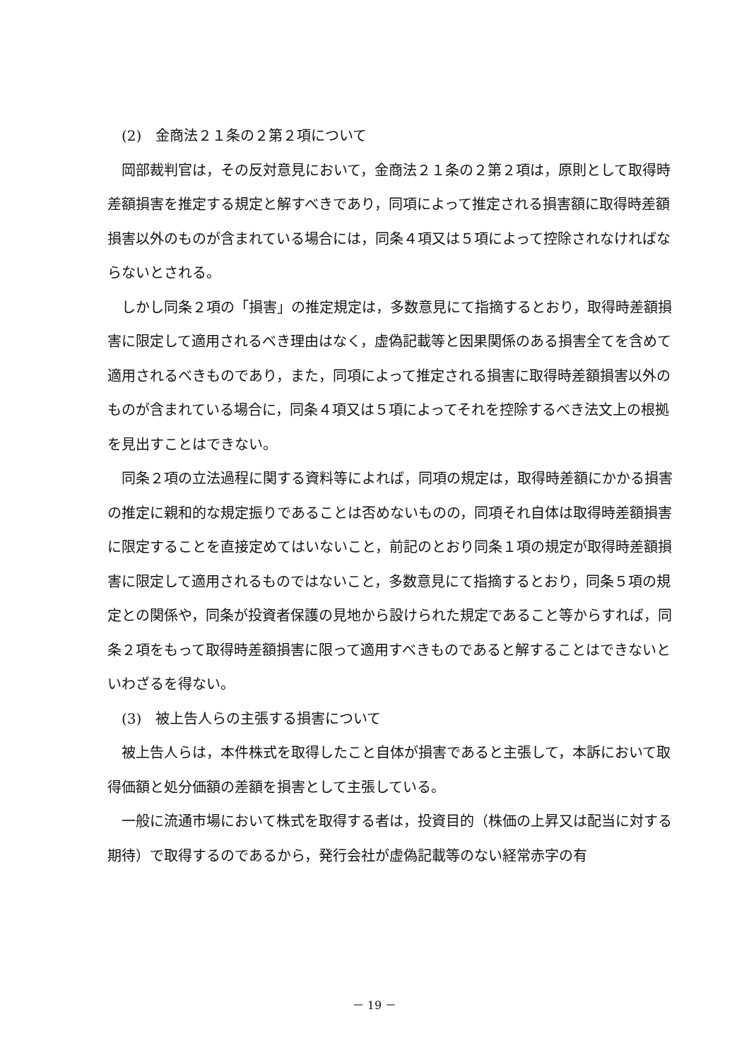(2)　金商法２１条の２第２項について
岡部裁判官は，その反対意見において，金商法２１条の２第２項は，原則として取得時差額損害を推定する規定と解すべきであり，同項によって推定される損害額に取得時差額損害以外のものが含まれている場合には，同条４項又は５項によって控除されなければならないとされる。
しかし同条２項の「損害」の推定規定は，多数意見にて指摘するとおり，取得時差額損害に限定して適用されるべき理由はなく，虚偽記載等と因果関係のある損害全てを含めて適用されるべきものであり，また，同項によって推定される損害に取得時差額損害以外のものが含まれている場合に，同条４項又は５項によってそれを控除するべき法文上の根拠を見出すことはできない。
同条２項の立法過程に関する資料等によれば，同項の規定は，取得時差額にかかる損害の推定に親和的な規定振りであることは否めないものの，同項それ自体は取得時差額損害に限定することを直接定めてはいないこと，前記のとおり同条１項の規定が取得時差額損害に限定して適用されるものではないこと，多数意見にて指摘するとおり，同条５項の規定との関係や，同条が投資者保護の見地から設けられた規定であること等からすれば，同条２項をもって取得時差額損害に限って適用すべきものであると解することはできないといわざるを得ない。
(3)　被上告人らの主張する損害について
被上告人らは，本件株式を取得したこと自体が損害であると主張して，本訴において取得価額と処分価額の差額を損害として主張している。
一般に流通市場において株式を取得する者は，投資目的（株価の上昇又は配当に対する期待）で取得するのであるから，発行会社が虚偽記載等のない経常赤字の有
－ 19 －